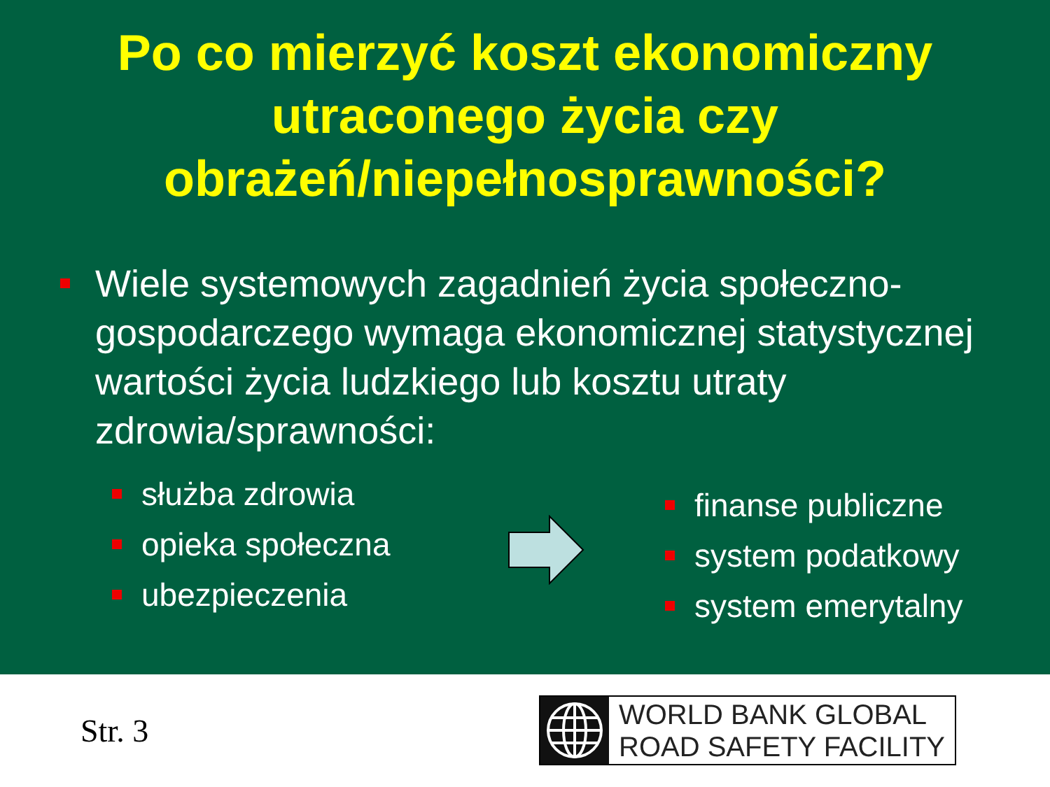Po co mierzyć koszt ekonomiczny utraconego życia czy obrażeń/niepełnosprawności?
Wiele systemowych zagadnień życia społeczno-gospodarczego wymaga ekonomicznej statystycznej wartości życia ludzkiego lub kosztu utraty zdrowia/sprawności:
służba zdrowia
opieka społeczna
ubezpieczenia
finanse publiczne
system podatkowy
system emerytalny
Str. 3
WORLD BANK GLOBAL
ROAD SAFETY FACILITY